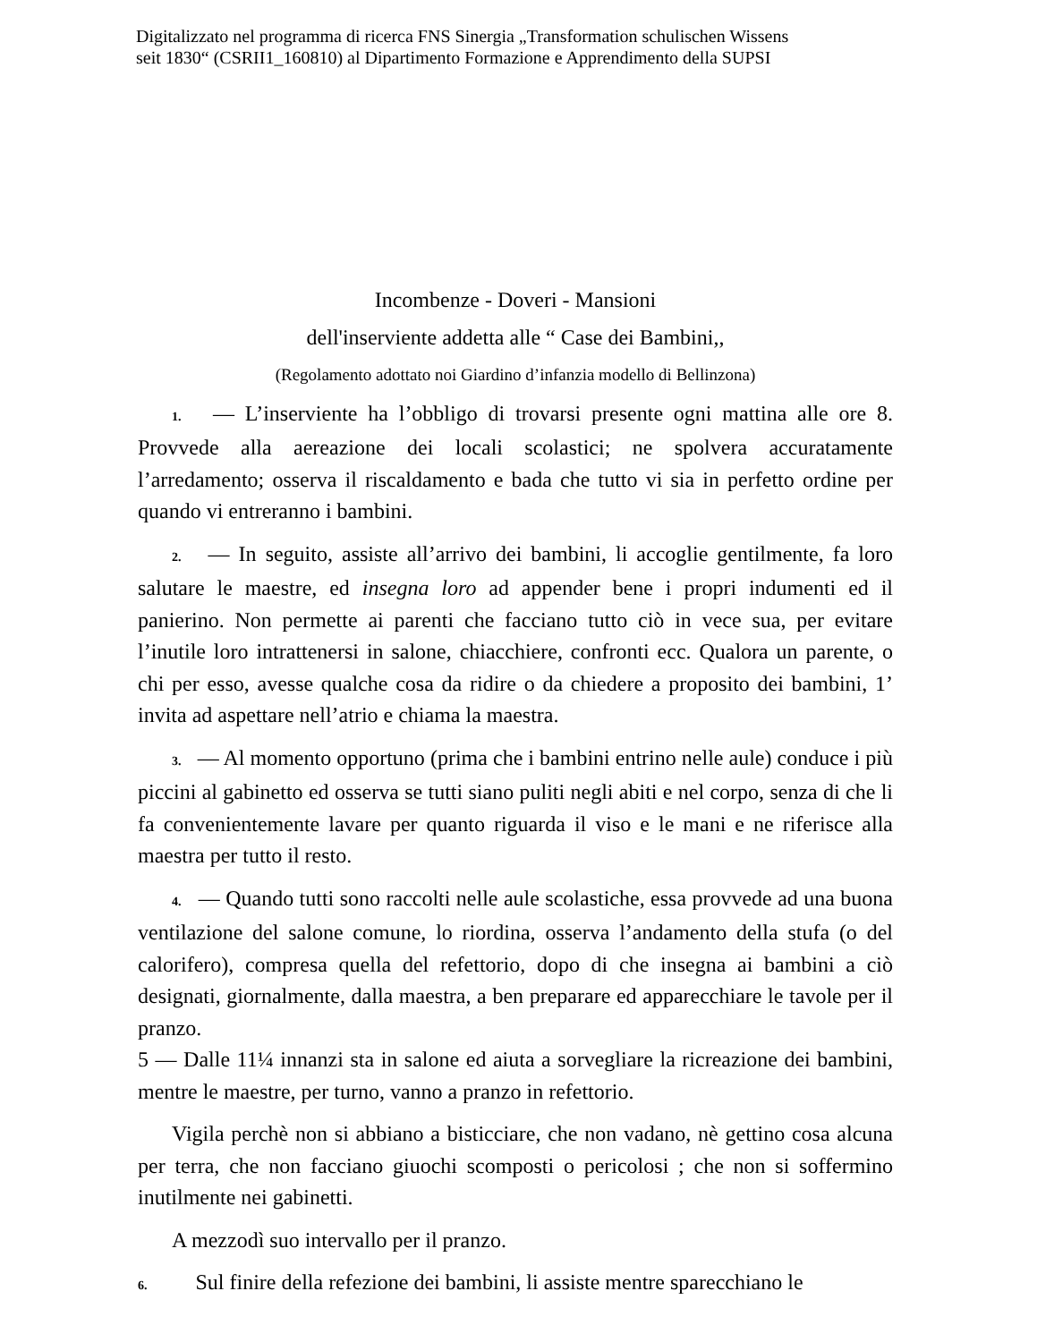Digitalizzato nel programma di ricerca FNS Sinergia „Transformation schulischen Wissens
seit 1830“ (CSRII1_160810) al Dipartimento Formazione e Apprendimento della SUPSI
Incombenze - Doveri - Mansioni
dell'inserviente addetta alle “ Case dei Bambini,,
(Regolamento adottato noi Giardino d’infanzia modello di Bellinzona)
1. — L’inserviente ha l’obbligo di trovarsi presente ogni mattina alle ore 8. Provvede alla aereazione dei locali scolastici; ne spolvera accuratamente l’arredamento; osserva il riscaldamento e bada che tutto vi sia in perfetto ordine per quando vi entreranno i bambini.
2. — In seguito, assiste all’arrivo dei bambini, li accoglie gentilmente, fa loro salutare le maestre, ed insegna loro ad appender bene i propri indumenti ed il panierino. Non permette ai parenti che facciano tutto ciò in vece sua, per evitare l’inutile loro intrattenersi in salone, chiacchiere, confronti ecc. Qualora un parente, o chi per esso, avesse qualche cosa da ridire o da chiedere a proposito dei bambini, 1’ invita ad aspettare nell’atrio e chiama la maestra.
3. — Al momento opportuno (prima che i bambini entrino nelle aule) conduce i più piccini al gabinetto ed osserva se tutti siano puliti negli abiti e nel corpo, senza di che li fa convenientemente lavare per quanto riguarda il viso e le mani e ne riferisce alla maestra per tutto il resto.
4. — Quando tutti sono raccolti nelle aule scolastiche, essa provvede ad una buona ventilazione del salone comune, lo riordina, osserva l’andamento della stufa (o del calorifero), compresa quella del refettorio, dopo di che insegna ai bambini a ciò designati, giornalmente, dalla maestra, a ben preparare ed apparecchiare le tavole per il pranzo.
5 — Dalle 11¼ innanzi sta in salone ed aiuta a sorvegliare la ricreazione dei bambini, mentre le maestre, per turno, vanno a pranzo in refettorio.
Vigila perchè non si abbiano a bisticciare, che non vadano, nè gettino cosa alcuna per terra, che non facciano giuochi scomposti o pericolosi ; che non si soffermino inutilmente nei gabinetti.
A mezzodì suo intervallo per il pranzo.
6. Sul finire della refezione dei bambini, li assiste mentre sparecchiano le